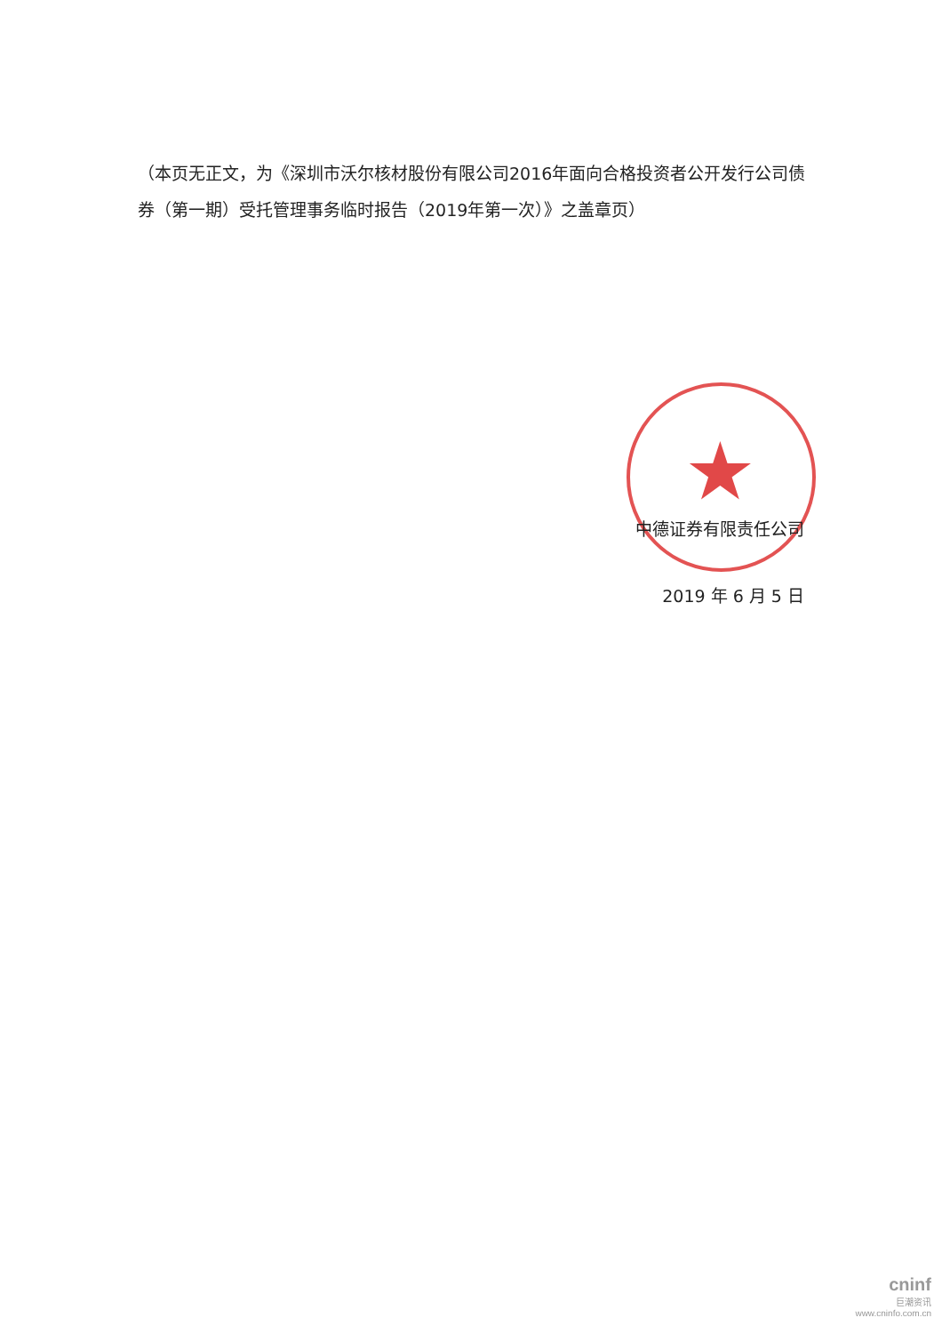★
（本页无正文，为《深圳市沃尔核材股份有限公司2016年面向合格投资者公开发行公司债券（第一期）受托管理事务临时报告（2019年第一次）》之盖章页）
中德证券有限责任公司
2019 年 6 月 5 日
cninf
巨潮资讯
www.cninfo.com.cn